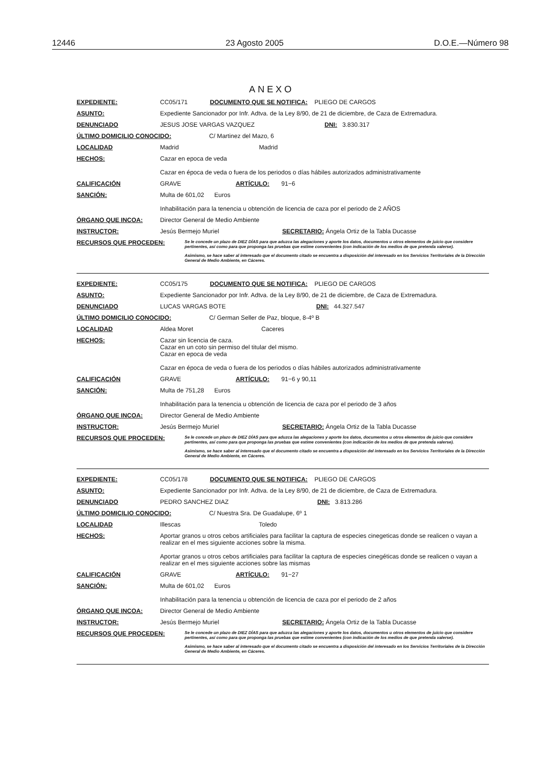12446 23 Agosto 2005 D.O.E.—Número 98
ANEXO
EXPEDIENTE: CC05/171 DOCUMENTO QUE SE NOTIFICA: PLIEGO DE CARGOS
ASUNTO: Expediente Sancionador por Infr. Adtva. de la Ley 8/90, de 21 de diciembre, de Caza de Extremadura.
DENUNCIADO JESUS JOSE VARGAS VAZQUEZ DNI: 3.830.317
ÚLTIMO DOMICILIO CONOCIDO: C/ Martinez del Mazo, 6
LOCALIDAD Madrid Madrid
HECHOS: Cazar en epoca de veda
Cazar en época de veda o fuera de los periodos o días hábiles autorizados administrativamente
CALIFICACIÓN GRAVE ARTÍCULO: 91−6
SANCIÓN: Multa de 601,02 Euros
Inhabilitación para la tenencia u obtención de licencia de caza por el periodo de 2 AÑOS
ÓRGANO QUE INCOA: Director General de Medio Ambiente
INSTRUCTOR: Jesús Bermejo Muriel SECRETARIO: Ángela Ortiz de la Tabla Ducasse
RECURSOS QUE PROCEDEN:
Se le concede un plazo de DIEZ DÍAS para que aduzca las alegaciones y aporte los datos, documentos u otros elementos de juicio que considere pertinentes, así como para que proponga las pruebas que estime convenientes (con indicación de los medios de que pretenda valerse).
Asimismo, se hace saber al interesado que el documento citado se encuentra a disposición del interesado en los Servicios Territoriales de la Dirección General de Medio Ambiente, en Cáceres.
EXPEDIENTE: CC05/175 DOCUMENTO QUE SE NOTIFICA: PLIEGO DE CARGOS
ASUNTO: Expediente Sancionador por Infr. Adtva. de la Ley 8/90, de 21 de diciembre, de Caza de Extremadura.
DENUNCIADO LUCAS VARGAS BOTE DNI: 44.327.547
ÚLTIMO DOMICILIO CONOCIDO: C/ German Seller de Paz, bloque, 8-4º B
LOCALIDAD Aldea Moret Caceres
HECHOS: Cazar sin licencia de caza.
Cazar en un coto sin permiso del titular del mismo.
Cazar en epoca de veda
Cazar en época de veda o fuera de los periodos o días hábiles autorizados administrativamente
CALIFICACIÓN GRAVE ARTÍCULO: 91−6 y 90,11
SANCIÓN: Multa de 751,28 Euros
Inhabilitación para la tenencia u obtención de licencia de caza por el periodo de 3 años
ÓRGANO QUE INCOA: Director General de Medio Ambiente
INSTRUCTOR: Jesús Bermejo Muriel SECRETARIO: Ángela Ortiz de la Tabla Ducasse
RECURSOS QUE PROCEDEN:
Se le concede un plazo de DIEZ DÍAS para que aduzca las alegaciones y aporte los datos, documentos u otros elementos de juicio que considere pertinentes, así como para que proponga las pruebas que estime convenientes (con indicación de los medios de que pretenda valerse).
Asimismo, se hace saber al interesado que el documento citado se encuentra a disposición del interesado en los Servicios Territoriales de la Dirección General de Medio Ambiente, en Cáceres.
EXPEDIENTE: CC05/178 DOCUMENTO QUE SE NOTIFICA: PLIEGO DE CARGOS
ASUNTO: Expediente Sancionador por Infr. Adtva. de la Ley 8/90, de 21 de diciembre, de Caza de Extremadura.
DENUNCIADO PEDRO SANCHEZ DIAZ DNI: 3.813.286
ÚLTIMO DOMICILIO CONOCIDO: C/ Nuestra Sra. De Guadalupe, 6º 1
LOCALIDAD Illescas Toledo
HECHOS: Aportar granos u otros cebos artificiales para facilitar la captura de especies cinegeticas donde se realicen o vayan a realizar en el mes siguiente acciones sobre la misma.
Aportar granos u otros cebos artificiales para facilitar la captura de especies cinegéticas donde se realicen o vayan a realizar en el mes siguiente acciones sobre las mismas
CALIFICACIÓN GRAVE ARTÍCULO: 91−27
SANCIÓN: Multa de 601,02 Euros
Inhabilitación para la tenencia u obtención de licencia de caza por el periodo de 2 años
ÓRGANO QUE INCOA: Director General de Medio Ambiente
INSTRUCTOR: Jesús Bermejo Muriel SECRETARIO: Ángela Ortiz de la Tabla Ducasse
RECURSOS QUE PROCEDEN:
Se le concede un plazo de DIEZ DÍAS para que aduzca las alegaciones y aporte los datos, documentos u otros elementos de juicio que considere pertinentes, así como para que proponga las pruebas que estime convenientes (con indicación de los medios de que pretenda valerse).
Asimismo, se hace saber al interesado que el documento citado se encuentra a disposición del interesado en los Servicios Territoriales de la Dirección General de Medio Ambiente, en Cáceres.